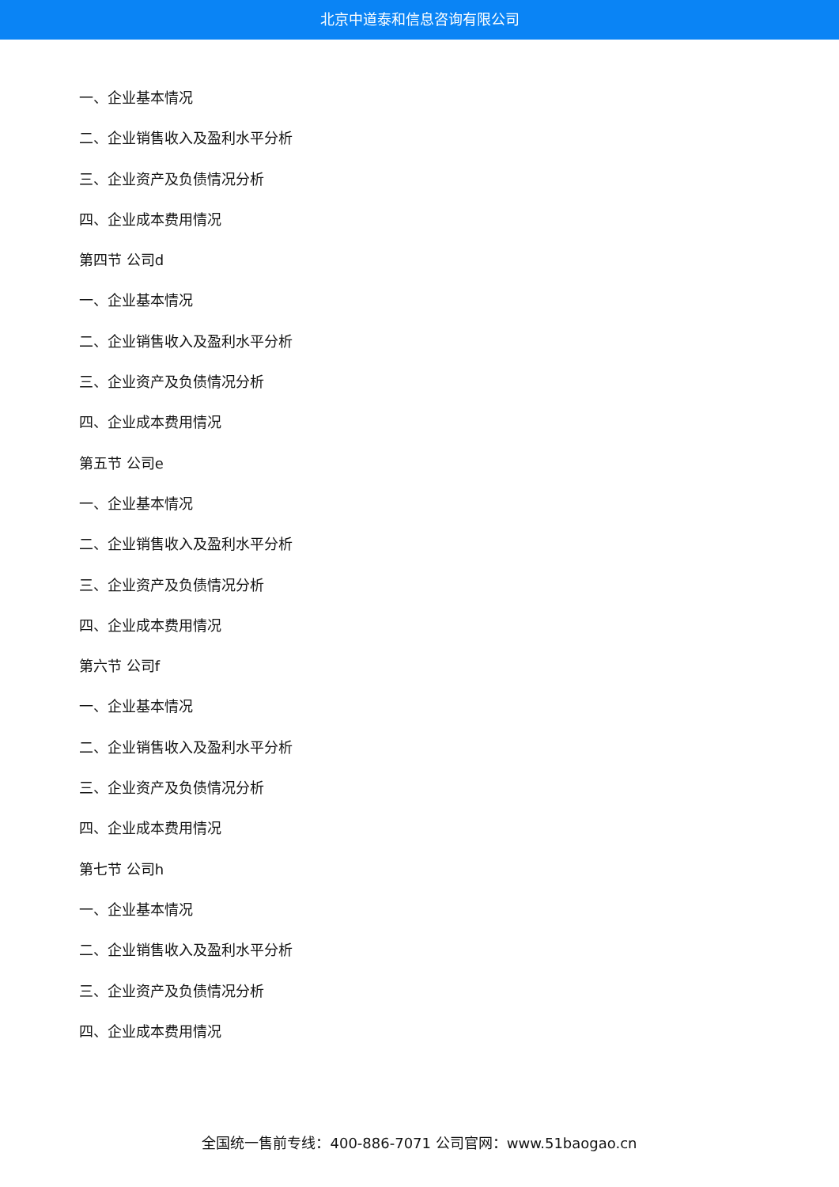北京中道泰和信息咨询有限公司
一、企业基本情况
二、企业销售收入及盈利水平分析
三、企业资产及负债情况分析
四、企业成本费用情况
第四节 公司d
一、企业基本情况
二、企业销售收入及盈利水平分析
三、企业资产及负债情况分析
四、企业成本费用情况
第五节 公司e
一、企业基本情况
二、企业销售收入及盈利水平分析
三、企业资产及负债情况分析
四、企业成本费用情况
第六节 公司f
一、企业基本情况
二、企业销售收入及盈利水平分析
三、企业资产及负债情况分析
四、企业成本费用情况
第七节 公司h
一、企业基本情况
二、企业销售收入及盈利水平分析
三、企业资产及负债情况分析
四、企业成本费用情况
全国统一售前专线：400-886-7071 公司官网：www.51baogao.cn